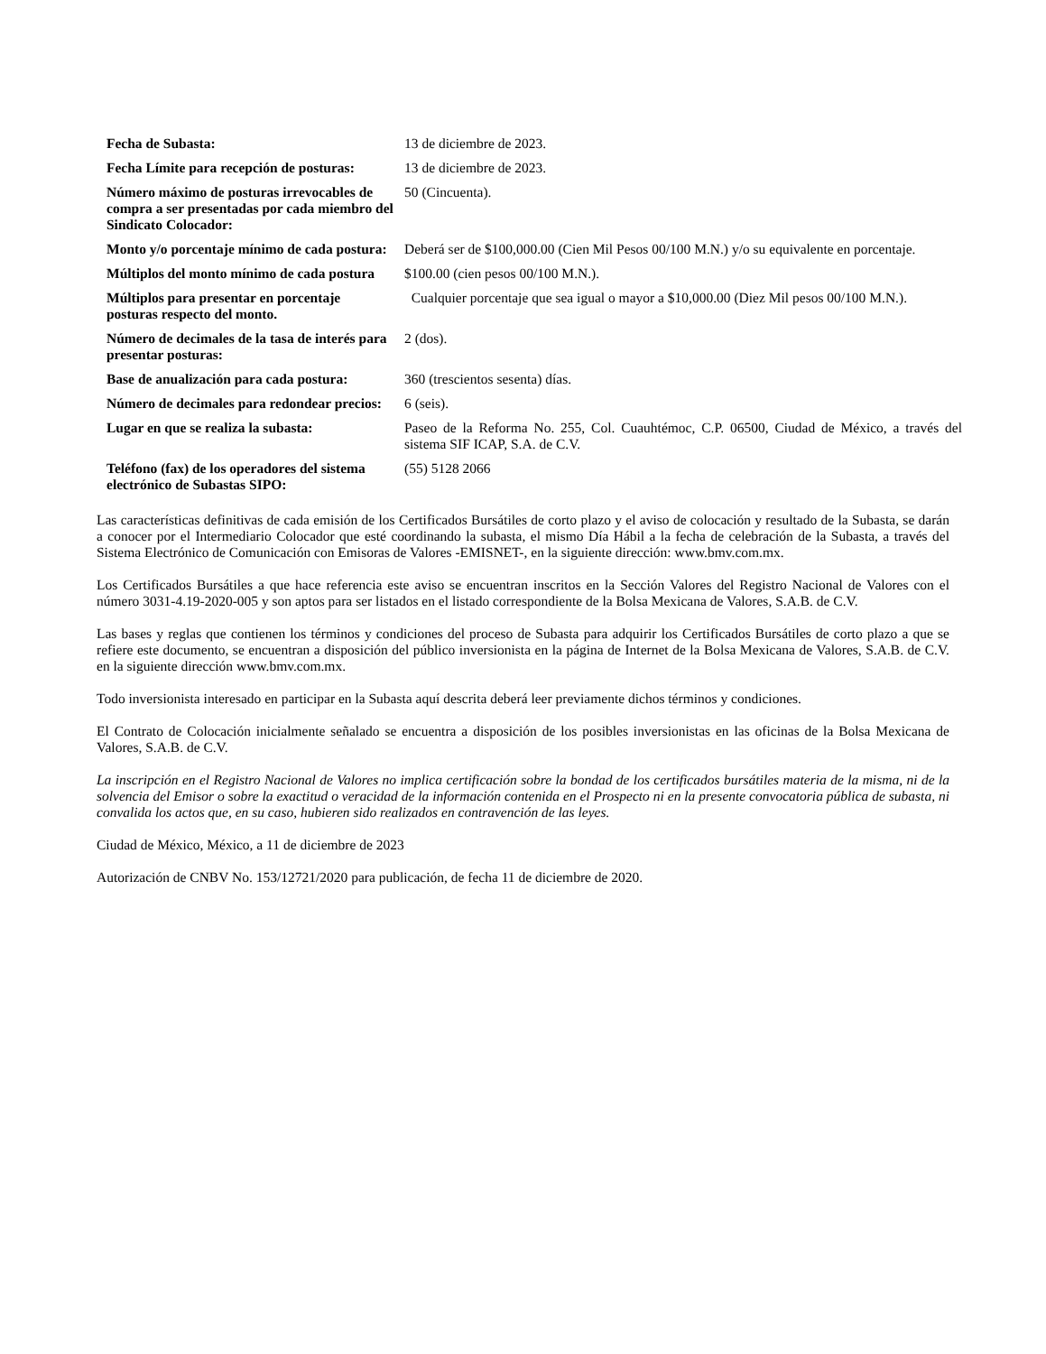| Fecha de Subasta: | 13 de diciembre de 2023. |
| Fecha Límite para recepción de posturas: | 13 de diciembre de 2023. |
| Número máximo de posturas irrevocables de compra a ser presentadas por cada miembro del Sindicato Colocador: | 50 (Cincuenta). |
| Monto y/o porcentaje mínimo de cada postura: | Deberá ser de $100,000.00 (Cien Mil Pesos 00/100 M.N.) y/o su equivalente en porcentaje. |
| Múltiplos del monto mínimo de cada postura | $100.00 (cien pesos 00/100 M.N.). |
| Múltiplos para presentar en porcentaje posturas respecto del monto. | Cualquier porcentaje que sea igual o mayor a $10,000.00 (Diez Mil pesos 00/100 M.N.). |
| Número de decimales de la tasa de interés para presentar posturas: | 2 (dos). |
| Base de anualización para cada postura: | 360 (trescientos sesenta) días. |
| Número de decimales para redondear precios: | 6 (seis). |
| Lugar en que se realiza la subasta: | Paseo de la Reforma No. 255, Col. Cuauhtémoc, C.P. 06500, Ciudad de México, a través del sistema SIF ICAP, S.A. de C.V. |
| Teléfono (fax) de los operadores del sistema electrónico de Subastas SIPO: | (55) 5128 2066 |
Las características definitivas de cada emisión de los Certificados Bursátiles de corto plazo y el aviso de colocación y resultado de la Subasta, se darán a conocer por el Intermediario Colocador que esté coordinando la subasta, el mismo Día Hábil a la fecha de celebración de la Subasta, a través del Sistema Electrónico de Comunicación con Emisoras de Valores -EMISNET-, en la siguiente dirección: www.bmv.com.mx.
Los Certificados Bursátiles a que hace referencia este aviso se encuentran inscritos en la Sección Valores del Registro Nacional de Valores con el número 3031-4.19-2020-005 y son aptos para ser listados en el listado correspondiente de la Bolsa Mexicana de Valores, S.A.B. de C.V.
Las bases y reglas que contienen los términos y condiciones del proceso de Subasta para adquirir los Certificados Bursátiles de corto plazo a que se refiere este documento, se encuentran a disposición del público inversionista en la página de Internet de la Bolsa Mexicana de Valores, S.A.B. de C.V. en la siguiente dirección www.bmv.com.mx.
Todo inversionista interesado en participar en la Subasta aquí descrita deberá leer previamente dichos términos y condiciones.
El Contrato de Colocación inicialmente señalado se encuentra a disposición de los posibles inversionistas en las oficinas de la Bolsa Mexicana de Valores, S.A.B. de C.V.
La inscripción en el Registro Nacional de Valores no implica certificación sobre la bondad de los certificados bursátiles materia de la misma, ni de la solvencia del Emisor o sobre la exactitud o veracidad de la información contenida en el Prospecto ni en la presente convocatoria pública de subasta, ni convalida los actos que, en su caso, hubieren sido realizados en contravención de las leyes.
Ciudad de México, México, a 11 de diciembre de 2023
Autorización de CNBV No. 153/12721/2020 para publicación, de fecha 11 de diciembre de 2020.